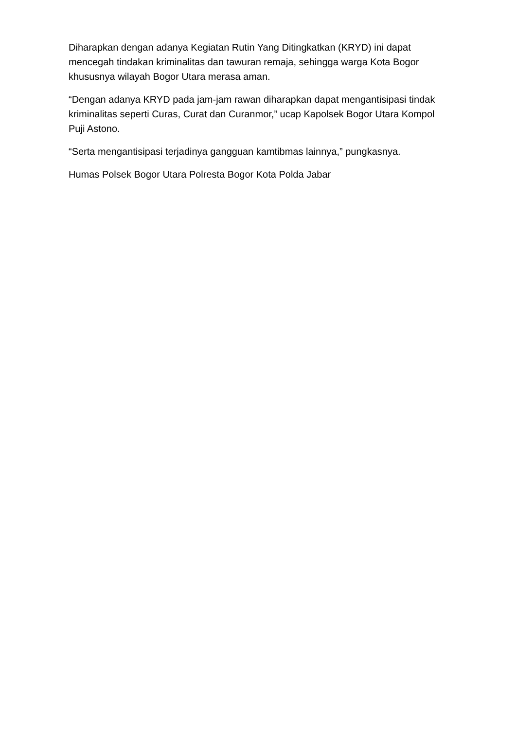Diharapkan dengan adanya Kegiatan Rutin Yang Ditingkatkan (KRYD) ini dapat mencegah tindakan kriminalitas dan tawuran remaja, sehingga warga Kota Bogor khususnya wilayah Bogor Utara merasa aman.
“Dengan adanya KRYD pada jam-jam rawan diharapkan dapat mengantisipasi tindak kriminalitas seperti Curas, Curat dan Curanmor,” ucap Kapolsek Bogor Utara Kompol Puji Astono.
“Serta mengantisipasi terjadinya gangguan kamtibmas lainnya,” pungkasnya.
Humas Polsek Bogor Utara Polresta Bogor Kota Polda Jabar